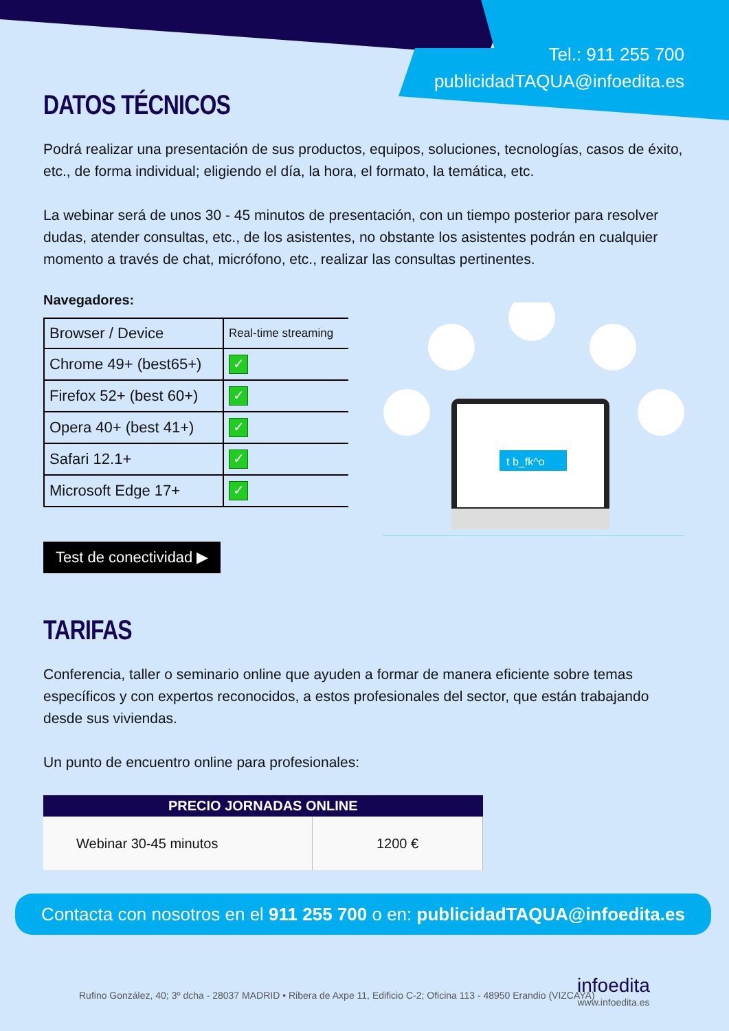Tel.: 911 255 700
publicidadTAQUA@infoedita.es
DATOS TÉCNICOS
Podrá realizar una presentación de sus productos, equipos, soluciones, tecnologías, casos de éxito, etc., de forma individual; eligiendo el día, la hora, el formato, la temática, etc.
La webinar será de unos 30 - 45 minutos de presentación, con un tiempo posterior para resolver dudas, atender consultas, etc., de los asistentes, no obstante los asistentes podrán en cualquier momento a través de chat, micrófono, etc., realizar las consultas pertinentes.
Navegadores:
| Browser / Device | Real-time streaming |
| Chrome 49+ (best65+) | ✓ |
| Firefox 52+ (best 60+) | ✓ |
| Opera 40+ (best 41+) | ✓ |
| Safari 12.1+ | ✓ |
| Microsoft Edge 17+ | ✓ |
Test de conectividad ▶
t b_fk^o
TARIFAS
Conferencia, taller o seminario online que ayuden a formar de manera eficiente sobre temas específicos y con expertos reconocidos, a estos profesionales del sector, que están trabajando desde sus viviendas.
Un punto de encuentro online para profesionales:
| PRECIO JORNADAS ONLINE | |
| --- | --- |
| Webinar 30-45 minutos | 1200 € |
Contacta con nosotros en el 911 255 700 o en: publicidadTAQUA@infoedita.es
Rufino González, 40; 3º dcha - 28037 MADRID • Ribera de Axpe 11, Edificio C-2; Oficina 113 - 48950 Erandio (VIZCAYA)
infoedita
www.infoedita.es